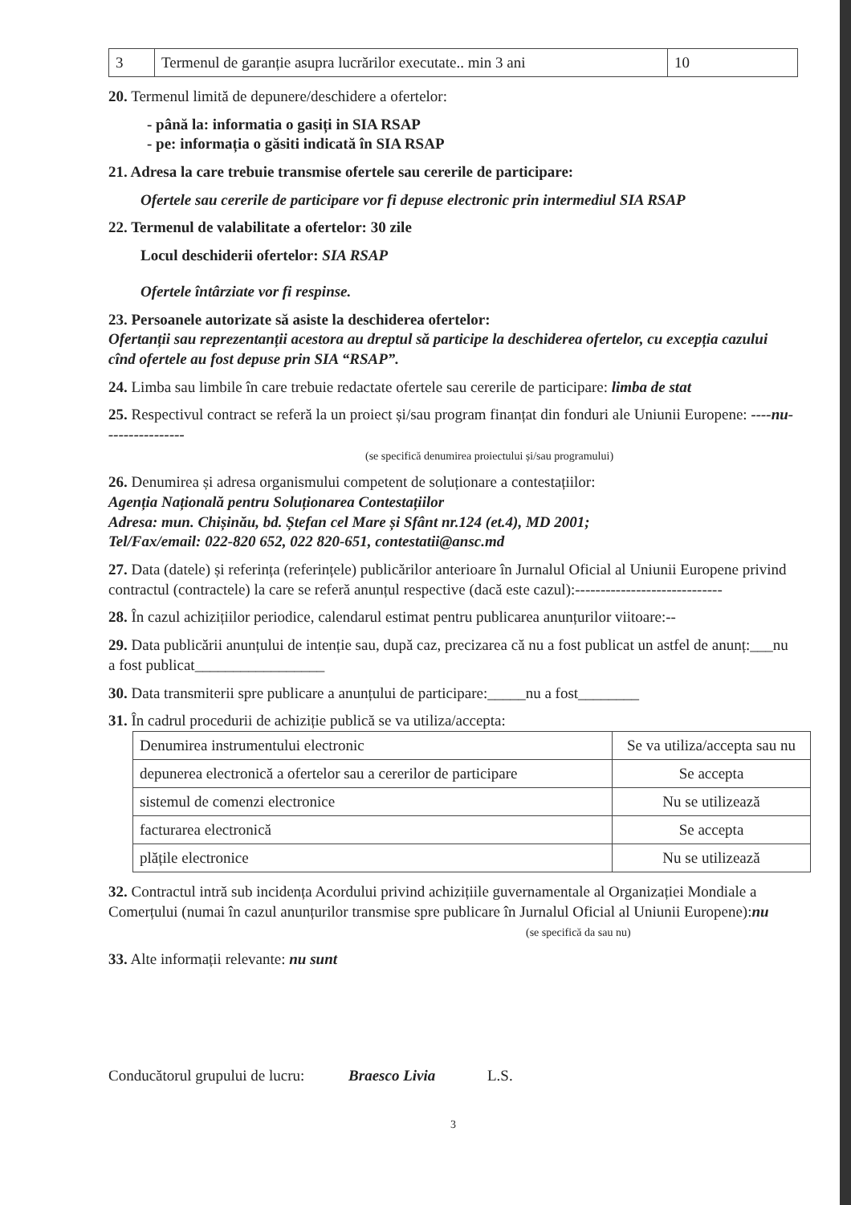| 3 | Termenul de garanție asupra lucrărilor executate.. min 3 ani | 10 |
20. Termenul limită de depunere/deschidere a ofertelor:
- până la: informatia o gasiți in SIA RSAP
- pe: informația o găsiti indicată în SIA RSAP
21. Adresa la care trebuie transmise ofertele sau cererile de participare:
Ofertele sau cererile de participare vor fi depuse electronic prin intermediul SIA RSAP
22. Termenul de valabilitate a ofertelor: 30 zile
Locul deschiderii ofertelor: SIA RSAP
Ofertele întârziate vor fi respinse.
23. Persoanele autorizate să asiste la deschiderea ofertelor:
Ofertanții sau reprezentanții acestora au dreptul să participe la deschiderea ofertelor, cu excepția cazului cînd ofertele au fost depuse prin SIA “RSAP”.
24. Limba sau limbile în care trebuie redactate ofertele sau cererile de participare: limba de stat
25. Respectivul contract se referă la un proiect și/sau program finanțat din fonduri ale Uniunii Europene: ----nu----------------
(se specifică denumirea proiectului și/sau programului)
26. Denumirea și adresa organismului competent de soluționare a contestațiilor:
Agenția Națională pentru Soluționarea Contestațiilor
Adresa: mun. Chișinău, bd. Ștefan cel Mare și Sfânt nr.124 (et.4), MD 2001;
Tel/Fax/email: 022-820 652, 022 820-651, contestatii@ansc.md
27. Data (datele) și referința (referințele) publicărilor anterioare în Jurnalul Oficial al Uniunii Europene privind contractul (contractele) la care se referă anunțul respective (dacă este cazul):-----------------------------
28. În cazul achizițiilor periodice, calendarul estimat pentru publicarea anunțurilor viitoare:--
29. Data publicării anunțului de intenție sau, după caz, precizarea că nu a fost publicat un astfel de anunț:___nu a fost publicat_________________
30. Data transmiterii spre publicare a anunțului de participare:_____nu a fost________
31. În cadrul procedurii de achiziție publică se va utiliza/accepta:
| Denumirea instrumentului electronic | Se va utiliza/accepta sau nu |
| --- | --- |
| depunerea electronică a ofertelor sau a cererilor de participare | Se accepta |
| sistemul de comenzi electronice | Nu se utilizează |
| facturarea electronică | Se accepta |
| plățile electronice | Nu se utilizează |
32. Contractul intră sub incidența Acordului privind achizițiile guvernamentale al Organizației Mondiale a Comerțului (numai în cazul anunțurilor transmise spre publicare în Jurnalul Oficial al Uniunii Europene):nu
(se specifică da sau nu)
33. Alte informații relevante: nu sunt
Conducătorul grupului de lucru: Braesco Livia L.S.
3